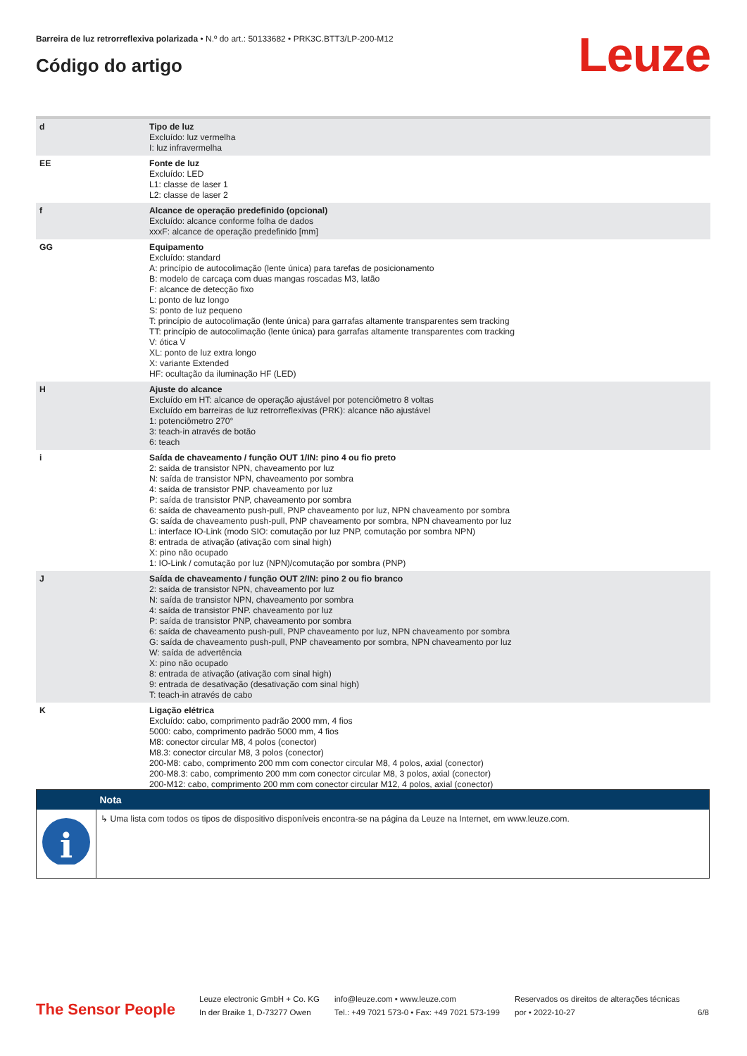Barreira de luz retrorreflexiva polarizada • N.º do art.: 50133682 • PRK3C.BTT3/LP-200-M12
Código do artigo Leuze
| d | Tipo de luz Excluído: luz vermelha I: luz infravermelha |
| EE | Fonte de luz Excluído: LED L1: classe de laser 1 L2: classe de laser 2 |
| f | Alcance de operação predefinido (opcional) Excluído: alcance conforme folha de dados xxxF: alcance de operação predefinido [mm] |
| GG | Equipamento Excluído: standard A: princípio de autocolimação (lente única) para tarefas de posicionamento B: modelo de carcaça com duas mangas roscadas M3, latão F: alcance de detecção fixo L: ponto de luz longo S: ponto de luz pequeno T: princípio de autocolimação (lente única) para garrafas altamente transparentes sem tracking TT: princípio de autocolimação (lente única) para garrafas altamente transparentes com tracking V: ótica V XL: ponto de luz extra longo X: variante Extended HF: ocultação da iluminação HF (LED) |
| H | Ajuste do alcance Excluído em HT: alcance de operação ajustável por potenciômetro 8 voltas Excluído em barreiras de luz retrorreflexivas (PRK): alcance não ajustável 1: potenciômetro 270° 3: teach-in através de botão 6: teach |
| i | Saída de chaveamento / função OUT 1/IN: pino 4 ou fio preto 2: saída de transistor NPN, chaveamento por luz N: saída de transistor NPN, chaveamento por sombra 4: saída de transistor PNP. chaveamento por luz P: saída de transistor PNP, chaveamento por sombra 6: saída de chaveamento push-pull, PNP chaveamento por luz, NPN chaveamento por sombra G: saída de chaveamento push-pull, PNP chaveamento por sombra, NPN chaveamento por luz L: interface IO-Link (modo SIO: comutação por luz PNP, comutação por sombra NPN) 8: entrada de ativação (ativação com sinal high) X: pino não ocupado 1: IO-Link / comutação por luz (NPN)/comutação por sombra (PNP) |
| J | Saída de chaveamento / função OUT 2/IN: pino 2 ou fio branco 2: saída de transistor NPN, chaveamento por luz N: saída de transistor NPN, chaveamento por sombra 4: saída de transistor PNP. chaveamento por luz P: saída de transistor PNP, chaveamento por sombra 6: saída de chaveamento push-pull, PNP chaveamento por luz, NPN chaveamento por sombra G: saída de chaveamento push-pull, PNP chaveamento por sombra, NPN chaveamento por luz W: saída de advertência X: pino não ocupado 8: entrada de ativação (ativação com sinal high) 9: entrada de desativação (desativação com sinal high) T: teach-in através de cabo |
| K | Ligação elétrica Excluído: cabo, comprimento padrão 2000 mm, 4 fios 5000: cabo, comprimento padrão 5000 mm, 4 fios M8: conector circular M8, 4 polos (conector) M8.3: conector circular M8, 3 polos (conector) 200-M8: cabo, comprimento 200 mm com conector circular M8, 4 polos, axial (conector) 200-M8.3: cabo, comprimento 200 mm com conector circular M8, 3 polos, axial (conector) 200-M12: cabo, comprimento 200 mm com conector circular M12, 4 polos, axial (conector) |
| | Nota |
| --- | --- |
| i | ↳ Uma lista com todos os tipos de dispositivo disponíveis encontra-se na página da Leuze na Internet, em www.leuze.com. |
The Sensor People
Leuze electronic GmbH + Co. KG
In der Braike 1, D-73277 Owen
info@leuze.com • www.leuze.com
Tel.: +49 7021 573-0 • Fax: +49 7021 573-199
Reservados os direitos de alterações técnicas
por • 2022-10-27
6/8